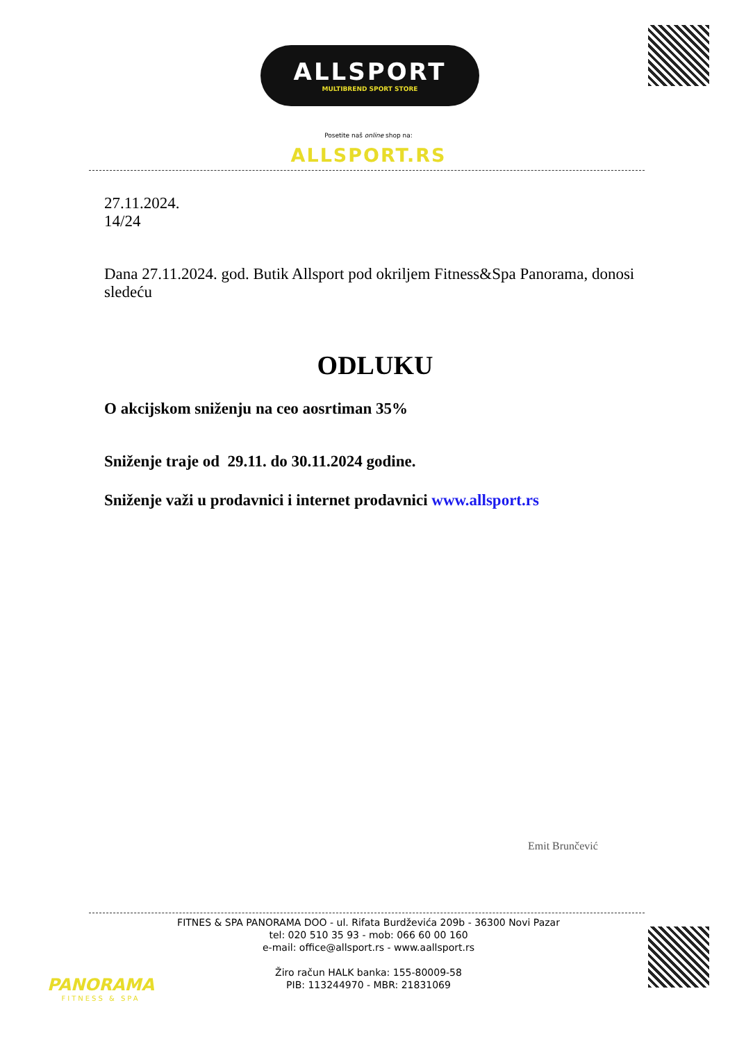ALLSPORT
MULTIBREND SPORT STORE
Posetite naš online shop na:
ALLSPORT.RS
27.11.2024.
14/24
Dana 27.11.2024. god. Butik Allsport pod okriljem Fitness&Spa Panorama, donosi sledeću
ODLUKU
O akcijskom sniženju na ceo aosrtiman 35%
Sniženje traje od 29.11. do 30.11.2024 godine.
Sniženje važi u prodavnici i internet prodavnici www.allsport.rs
Emit Brunčević
PANORAMA
FITNESS & SPA
FITNES & SPA PANORAMA DOO - ul. Rifata Burdževića 209b - 36300 Novi Pazar
tel: 020 510 35 93 - mob: 066 60 00 160
e-mail: office@allsport.rs - www.aallsport.rs
Žiro račun HALK banka: 155-80009-58
PIB: 113244970 - MBR: 21831069